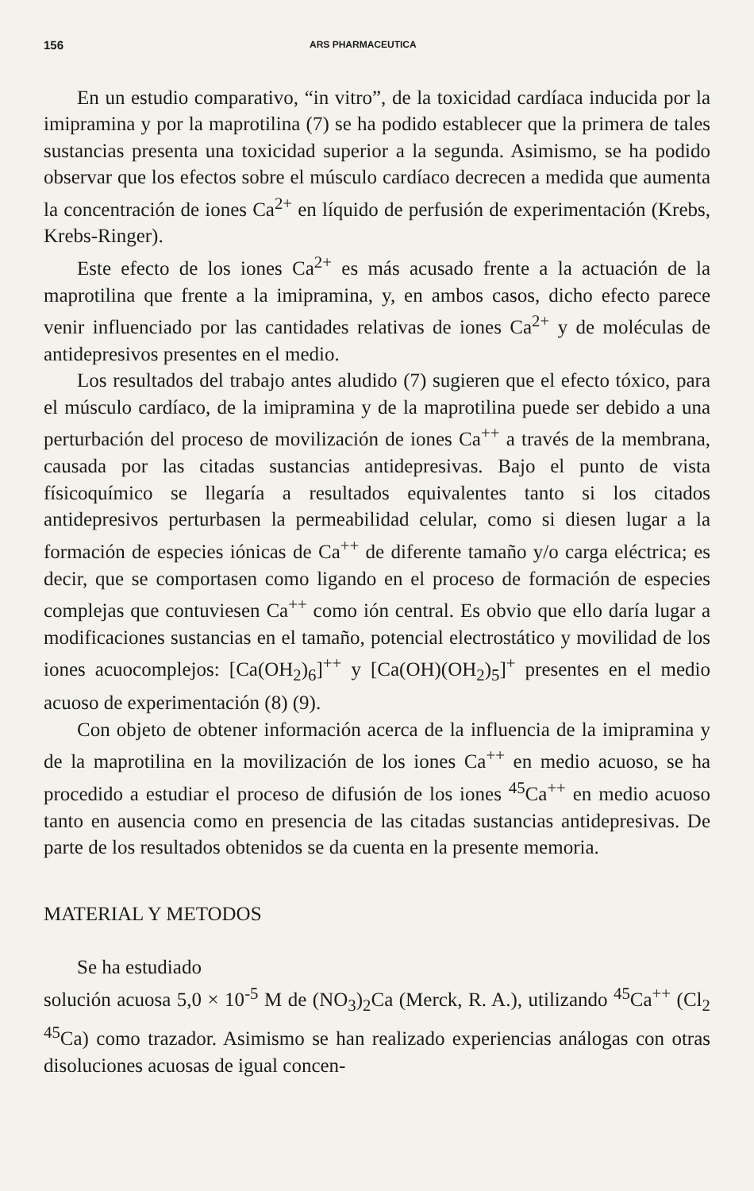156 ARS PHARMACEUTICA
En un estudio comparativo, “in vitro”, de la toxicidad cardíaca inducida por la imipramina y por la maprotilina (7) se ha podido establecer que la primera de tales sustancias presenta una toxicidad superior a la segunda. Asimismo, se ha podido observar que los efectos sobre el músculo cardíaco decrecen a medida que aumenta la concentración de iones Ca<sup>2+</sup> en líquido de perfusión de experimentación (Krebs, Krebs-Ringer).
Este efecto de los iones Ca<sup>2+</sup> es más acusado frente a la actuación de la maprotilina que frente a la imipramina, y, en ambos casos, dicho efecto parece venir influenciado por las cantidades relativas de iones Ca<sup>2+</sup> y de moléculas de antidepresivos presentes en el medio.
Los resultados del trabajo antes aludido (7) sugieren que el efecto tóxico, para el músculo cardíaco, de la imipramina y de la maprotilina puede ser debido a una perturbación del proceso de movilización de iones Ca<sup>++</sup> a través de la membrana, causada por las citadas sustancias antidepresivas. Bajo el punto de vista físicoquímico se llegaría a resultados equivalentes tanto si los citados antidepresivos perturbasen la permeabilidad celular, como si diesen lugar a la formación de especies iónicas de Ca<sup>++</sup> de diferente tamaño y/o carga eléctrica; es decir, que se comportasen como ligando en el proceso de formación de especies complejas que contuviesen Ca<sup>++</sup> como ión central. Es obvio que ello daría lugar a modificaciones sustancias en el tamaño, potencial electrostático y movilidad de los iones acuocomplejos: [Ca(OH<sub>2</sub>)<sub>6</sub>]<sup>++</sup> y [Ca(OH)(OH<sub>2</sub>)<sub>5</sub>]<sup>+</sup> presentes en el medio acuoso de experimentación (8) (9).
Con objeto de obtener información acerca de la influencia de la imipramina y de la maprotilina en la movilización de los iones Ca<sup>++</sup> en medio acuoso, se ha procedido a estudiar el proceso de difusión de los iones <sup>45</sup>Ca<sup>++</sup> en medio acuoso tanto en ausencia como en presencia de las citadas sustancias antidepresivas. De parte de los resultados obtenidos se da cuenta en la presente memoria.
MATERIAL Y METODOS
Se ha estudiado
solución acuosa 5,0 × 10<sup>-5</sup> M de (NO<sub>3</sub>)<sub>2</sub>Ca (Merck, R. A.), utilizando <sup>45</sup>Ca<sup>++</sup> (Cl<sub>2</sub> <sup>45</sup>Ca) como trazador. Asimismo se han realizado experiencias análogas con otras disoluciones acuosas de igual concen-